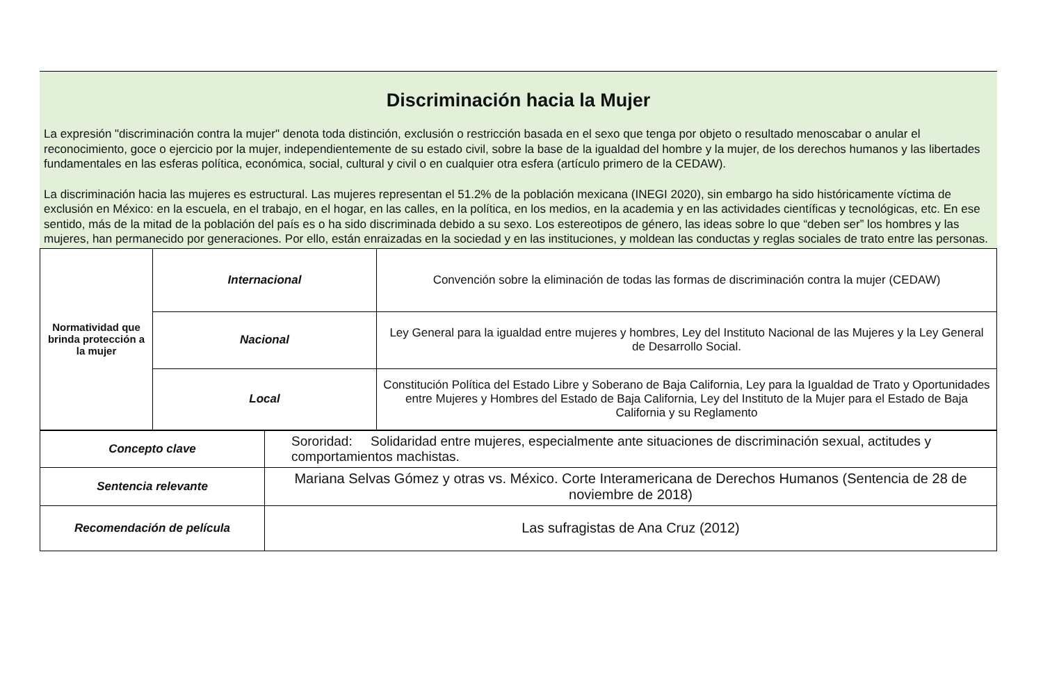Discriminación hacia la Mujer
La expresión "discriminación contra la mujer" denota toda distinción, exclusión o restricción basada en el sexo que tenga por objeto o resultado menoscabar o anular el reconocimiento, goce o ejercicio por la mujer, independientemente de su estado civil, sobre la base de la igualdad del hombre y la mujer, de los derechos humanos y las libertades fundamentales en las esferas política, económica, social, cultural y civil o en cualquier otra esfera (artículo primero de la CEDAW).
La discriminación hacia las mujeres es estructural. Las mujeres representan el 51.2% de la población mexicana (INEGI 2020), sin embargo ha sido históricamente víctima de exclusión en México: en la escuela, en el trabajo, en el hogar, en las calles, en la política, en los medios, en la academia y en las actividades científicas y tecnológicas, etc. En ese sentido, más de la mitad de la población del país es o ha sido discriminada debido a su sexo. Los estereotipos de género, las ideas sobre lo que “deben ser” los hombres y las mujeres, han permanecido por generaciones. Por ello, están enraizadas en la sociedad y en las instituciones, y moldean las conductas y reglas sociales de trato entre las personas.
| Normatividad que brinda protección a la mujer | Internacional | Convención sobre la eliminación de todas las formas de discriminación contra la mujer (CEDAW) |
| | Nacional | Ley General para la igualdad entre mujeres y hombres, Ley del Instituto Nacional de las Mujeres y la Ley General de Desarrollo Social. |
| | Local | Constitución Política del Estado Libre y Soberano de Baja California, Ley para la Igualdad de Trato y Oportunidades entre Mujeres y Hombres del Estado de Baja California, Ley del Instituto de la Mujer para el Estado de Baja California y su Reglamento |
| Concepto clave | Sororidad: Solidaridad entre mujeres, especialmente ante situaciones de discriminación sexual, actitudes y comportamientos machistas. |
| Sentencia relevante | Mariana Selvas Gómez y otras vs. México. Corte Interamericana de Derechos Humanos (Sentencia de 28 de noviembre de 2018) |
| Recomendación de película | Las sufragistas de Ana Cruz (2012) |